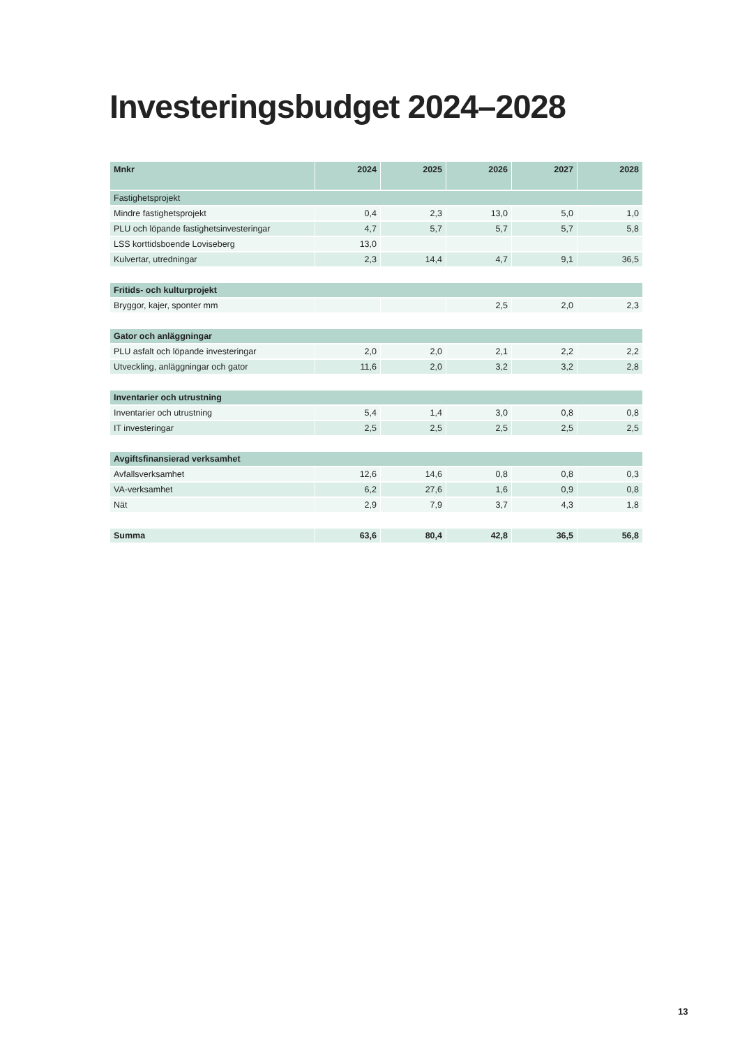Investeringsbudget 2024–2028
| Mnkr | 2024 | 2025 | 2026 | 2027 | 2028 |
| --- | --- | --- | --- | --- | --- |
| Fastighetsprojekt | | | | | |
| Mindre fastighetsprojekt | 0,4 | 2,3 | 13,0 | 5,0 | 1,0 |
| PLU och löpande fastighetsinvesteringar | 4,7 | 5,7 | 5,7 | 5,7 | 5,8 |
| LSS korttidsboende Loviseberg | 13,0 | | | | |
| Kulvertar, utredningar | 2,3 | 14,4 | 4,7 | 9,1 | 36,5 |
| Fritids- och kulturprojekt | | | | | |
| Bryggor, kajer, sponter mm | | | 2,5 | 2,0 | 2,3 |
| Gator och anläggningar | | | | | |
| PLU asfalt och löpande investeringar | 2,0 | 2,0 | 2,1 | 2,2 | 2,2 |
| Utveckling, anläggningar och gator | 11,6 | 2,0 | 3,2 | 3,2 | 2,8 |
| Inventarier och utrustning | | | | | |
| Inventarier och utrustning | 5,4 | 1,4 | 3,0 | 0,8 | 0,8 |
| IT investeringar | 2,5 | 2,5 | 2,5 | 2,5 | 2,5 |
| Avgiftsfinansierad verksamhet | | | | | |
| Avfallsverksamhet | 12,6 | 14,6 | 0,8 | 0,8 | 0,3 |
| VA-verksamhet | 6,2 | 27,6 | 1,6 | 0,9 | 0,8 |
| Nät | 2,9 | 7,9 | 3,7 | 4,3 | 1,8 |
| Summa | 63,6 | 80,4 | 42,8 | 36,5 | 56,8 |
13